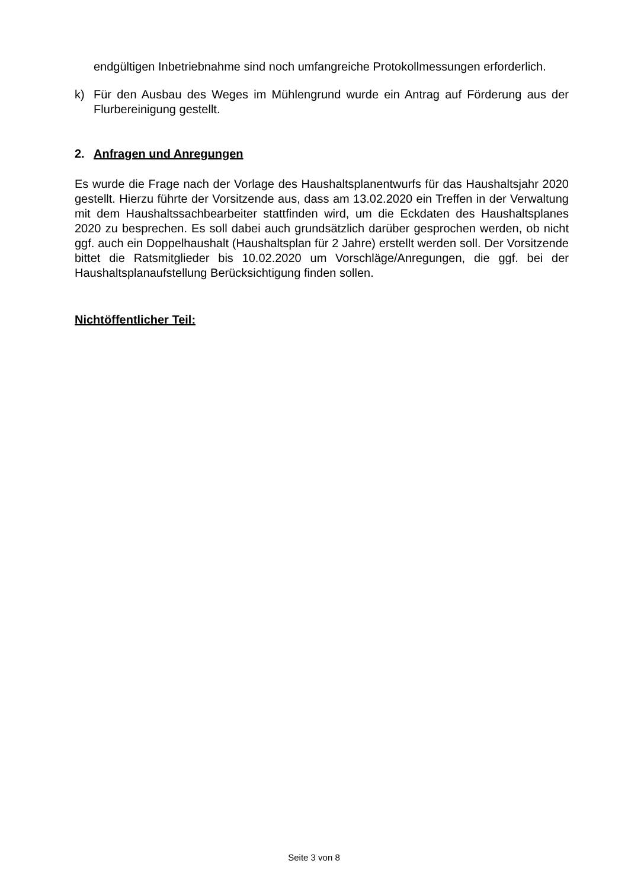endgültigen Inbetriebnahme sind noch umfangreiche Protokollmessungen erforderlich.
k) Für den Ausbau des Weges im Mühlengrund wurde ein Antrag auf Förderung aus der Flurbereinigung gestellt.
2. Anfragen und Anregungen
Es wurde die Frage nach der Vorlage des Haushaltsplanentwurfs für das Haushaltsjahr 2020 gestellt. Hierzu führte der Vorsitzende aus, dass am 13.02.2020 ein Treffen in der Verwaltung mit dem Haushaltssachbearbeiter stattfinden wird, um die Eckdaten des Haushaltsplanes 2020 zu besprechen. Es soll dabei auch grundsätzlich darüber gesprochen werden, ob nicht ggf. auch ein Doppelhaushalt (Haushaltsplan für 2 Jahre) erstellt werden soll. Der Vorsitzende bittet die Ratsmitglieder bis 10.02.2020 um Vorschläge/Anregungen, die ggf. bei der Haushaltsplanaufstellung Berücksichtigung finden sollen.
Nichtöffentlicher Teil:
Seite 3 von 8